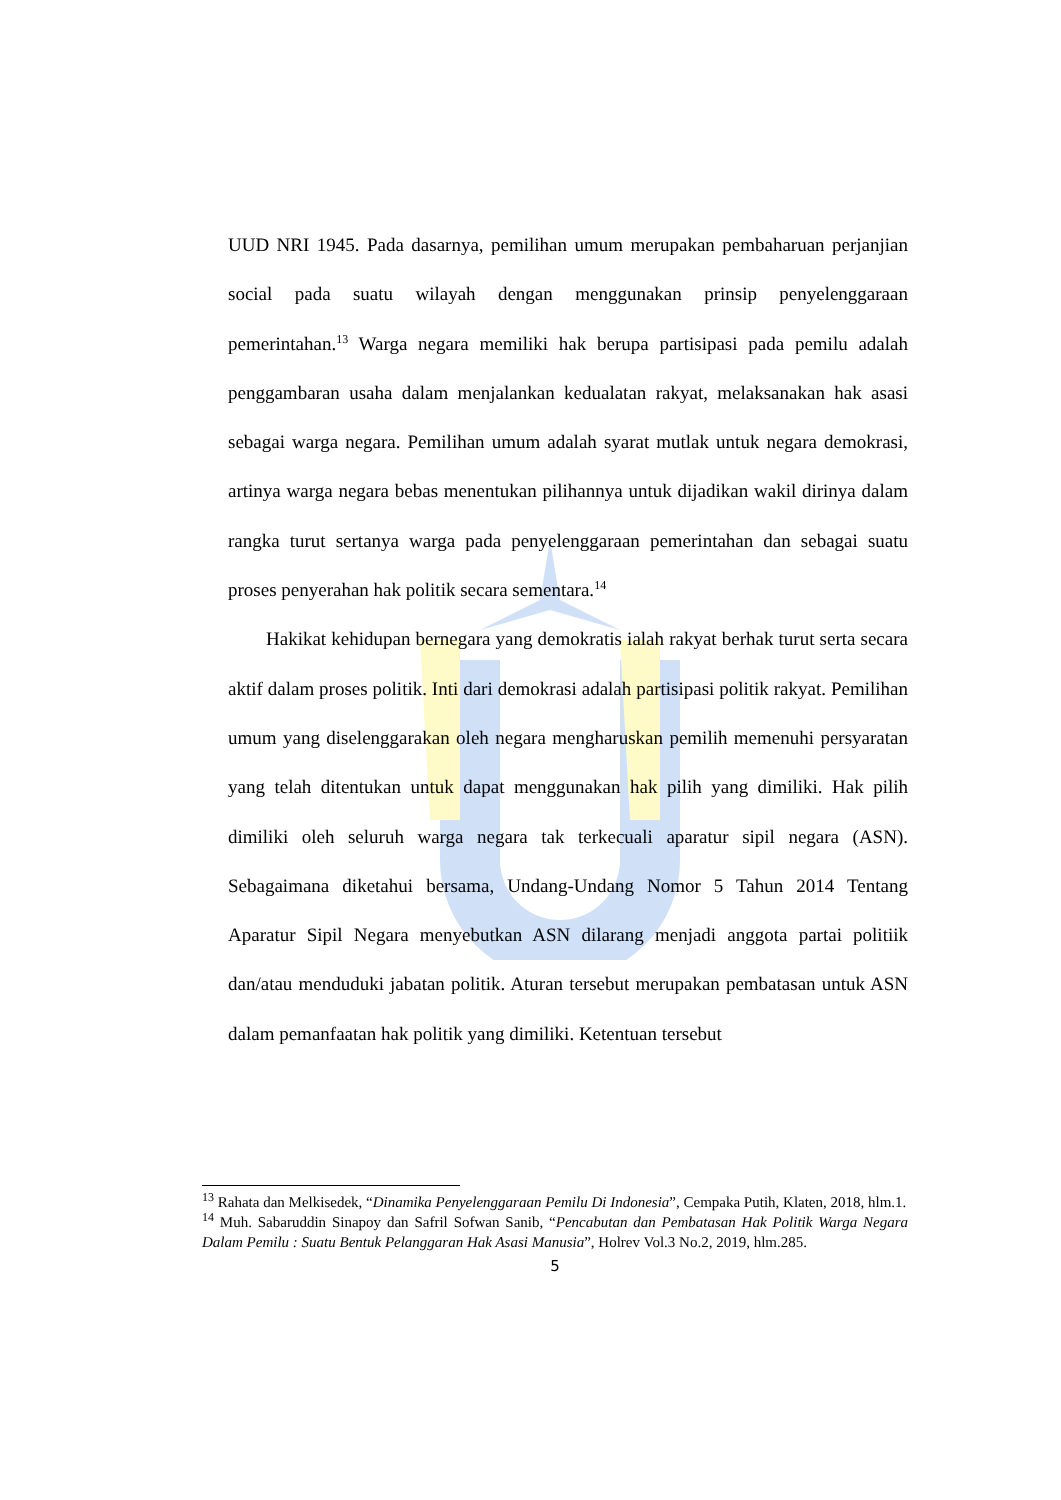UUD NRI 1945. Pada dasarnya, pemilihan umum merupakan pembaharuan perjanjian social pada suatu wilayah dengan menggunakan prinsip penyelenggaraan pemerintahan.<sup>13</sup> Warga negara memiliki hak berupa partisipasi pada pemilu adalah penggambaran usaha dalam menjalankan kedualatan rakyat, melaksanakan hak asasi sebagai warga negara. Pemilihan umum adalah syarat mutlak untuk negara demokrasi, artinya warga negara bebas menentukan pilihannya untuk dijadikan wakil dirinya dalam rangka turut sertanya warga pada penyelenggaraan pemerintahan dan sebagai suatu proses penyerahan hak politik secara sementara.<sup>14</sup>
Hakikat kehidupan bernegara yang demokratis ialah rakyat berhak turut serta secara aktif dalam proses politik. Inti dari demokrasi adalah partisipasi politik rakyat. Pemilihan umum yang diselenggarakan oleh negara mengharuskan pemilih memenuhi persyaratan yang telah ditentukan untuk dapat menggunakan hak pilih yang dimiliki. Hak pilih dimiliki oleh seluruh warga negara tak terkecuali aparatur sipil negara (ASN). Sebagaimana diketahui bersama, Undang-Undang Nomor 5 Tahun 2014 Tentang Aparatur Sipil Negara menyebutkan ASN dilarang menjadi anggota partai politiik dan/atau menduduki jabatan politik. Aturan tersebut merupakan pembatasan untuk ASN dalam pemanfaatan hak politik yang dimiliki. Ketentuan tersebut
<sup>13</sup> Rahata dan Melkisedek, “Dinamika Penyelenggaraan Pemilu Di Indonesia”, Cempaka Putih, Klaten, 2018, hlm.1.
<sup>14</sup> Muh. Sabaruddin Sinapoy dan Safril Sofwan Sanib, “Pencabutan dan Pembatasan Hak Politik Warga Negara Dalam Pemilu : Suatu Bentuk Pelanggaran Hak Asasi Manusia”, Holrev Vol.3 No.2, 2019, hlm.285.
5